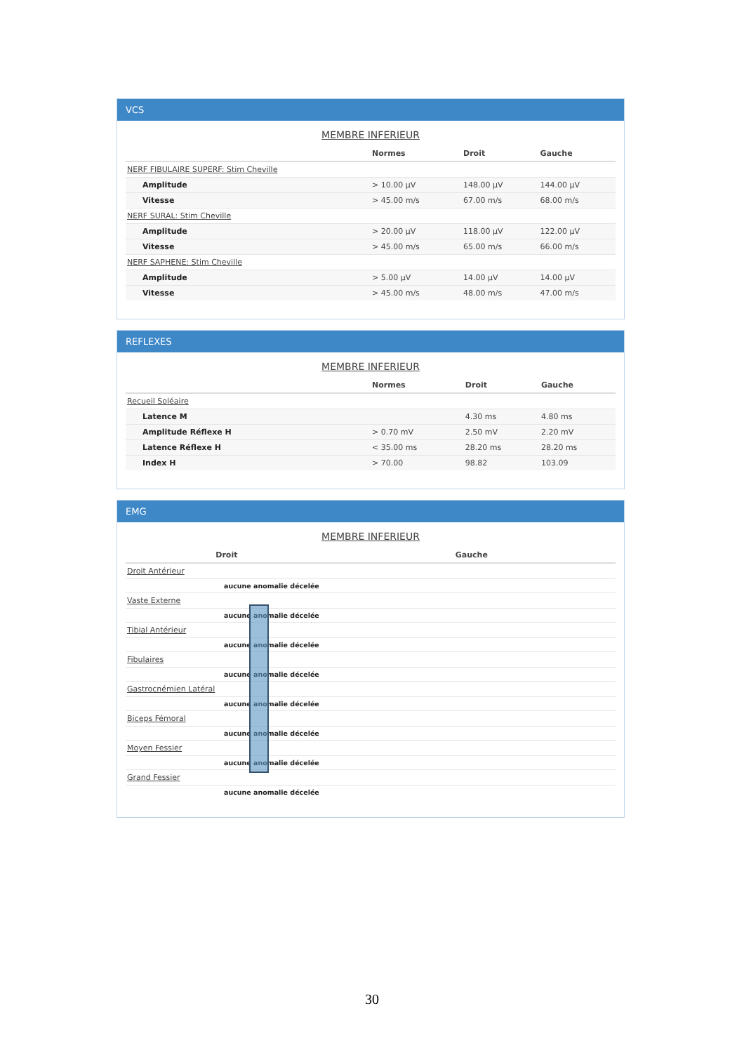VCS
MEMBRE INFERIEUR
| | Normes | Droit | Gauche |
| --- | --- | --- | --- |
| NERF FIBULAIRE SUPERF: Stim Cheville | | | |
| Amplitude | > 10.00 µV | 148.00 µV | 144.00 µV |
| Vitesse | > 45.00 m/s | 67.00 m/s | 68.00 m/s |
| NERF SURAL: Stim Cheville | | | |
| Amplitude | > 20.00 µV | 118.00 µV | 122.00 µV |
| Vitesse | > 45.00 m/s | 65.00 m/s | 66.00 m/s |
| NERF SAPHENE: Stim Cheville | | | |
| Amplitude | > 5.00 µV | 14.00 µV | 14.00 µV |
| Vitesse | > 45.00 m/s | 48.00 m/s | 47.00 m/s |
REFLEXES
MEMBRE INFERIEUR
| | Normes | Droit | Gauche |
| --- | --- | --- | --- |
| Recueil Soléaire | | | |
| Latence M | | 4.30 ms | 4.80 ms |
| Amplitude Réflexe H | > 0.70 mV | 2.50 mV | 2.20 mV |
| Latence Réflexe H | < 35.00 ms | 28.20 ms | 28.20 ms |
| Index H | > 70.00 | 98.82 | 103.09 |
EMG
MEMBRE INFERIEUR
| Droit | Gauche |
| --- | --- |
| Droit Antérieur | |
| aucune anomalie décelée | |
| Vaste Externe | |
| aucune anomalie décelée | |
| Tibial Antérieur | |
| aucune anomalie décelée | |
| Fibulaires | |
| aucune anomalie décelée | |
| Gastrocnémien Latéral | |
| aucune anomalie décelée | |
| Biceps Fémoral | |
| aucune anomalie décelée | |
| Moyen Fessier | |
| aucune anomalie décelée | |
| Grand Fessier | |
| aucune anomalie décelée | |
30